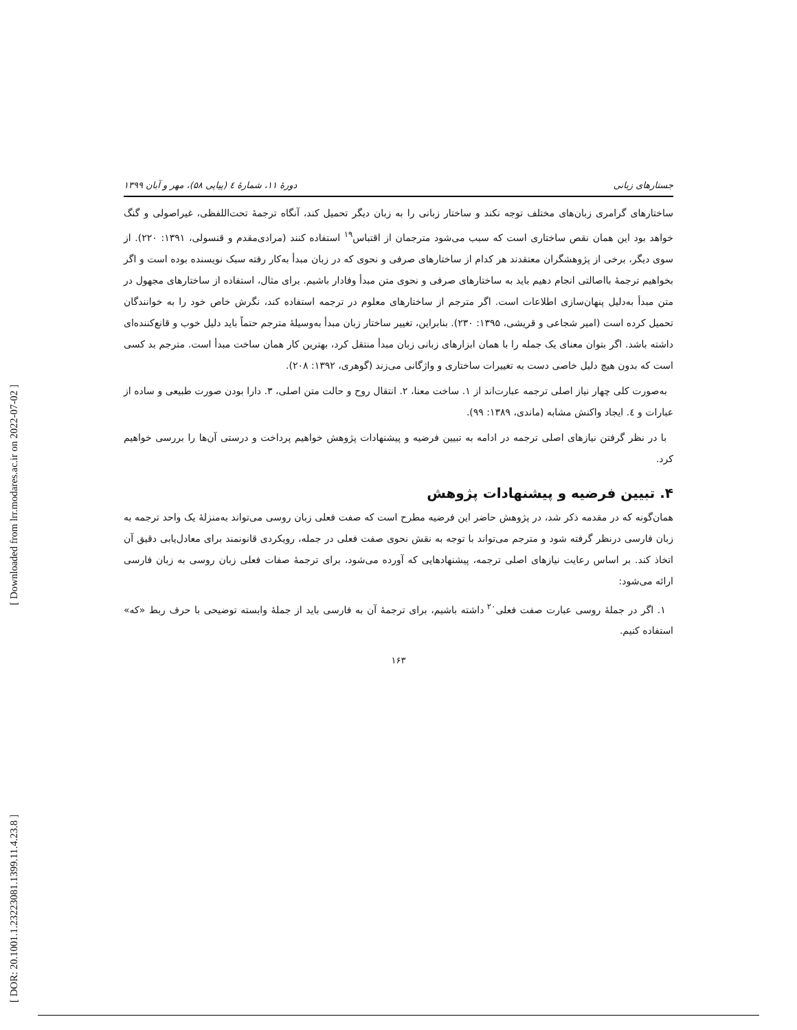[ Downloaded from lrr.modares.ac.ir on 2022-07-02 ]
[ DOR: 20.1001.1.23223081.1399.11.4.23.8 ]
جستارهای زبانی دورهٔ ۱۱، شمارهٔ ٤ (پیاپی ۵۸)، مهر و آبان ۱۳۹۹
ساختارهای گرامری زبان‌های مختلف توجه نکند و ساختار زبانی را به زبان دیگر تحمیل کند، آنگاه ترجمهٔ تحت‌اللفظی، غیراصولی و گنگ خواهد بود این همان نقص ساختاری است که سبب می‌شود مترجمان از اقتباس<sup>۱۹</sup> استفاده کنند (مرادی‌مقدم و قنسولی، ۱۳۹۱: ۲۲۰). از سوی دیگر، برخی از پژوهشگران معتقدند هر کدام از ساختارهای صرفی و نحوی که در زبان مبدأ به‌کار رفته سبک نویسنده بوده است و اگر بخواهیم ترجمهٔ بااصالتی انجام دهیم باید به ساختارهای صرفی و نحوی متن مبدأ وفادار باشیم. برای مثال، استفاده از ساختارهای مجهول در متن مبدأ به‌دلیل پنهان‌سازی اطلاعات است. اگر مترجم از ساختارهای معلوم در ترجمه استفاده کند، نگرش خاص خود را به خوانندگان تحمیل کرده است (امیر شجاعی و قریشی، ۱۳۹۵: ۲۳۰). بنابراین، تغییر ساختار زبان مبدأ به‌وسیلهٔ مترجم حتماً باید دلیل خوب و قانع‌کننده‌ای داشته باشد. اگر بتوان معنای یک جمله را با همان ابزارهای زبانی زبان مبدأ منتقل کرد، بهترین کار همان ساخت مبدأ است. مترجم بد کسی است که بدون هیچ دلیل خاصی دست به تغییرات ساختاری و واژگانی می‌زند (گوهری، ۱۳۹۲: ۲۰۸).
به‌صورت کلی چهار نیاز اصلی ترجمه عبارت‌اند از ۱. ساخت معنا، ۲. انتقال روح و حالت متن اصلی، ۳. دارا بودن صورت طبیعی و ساده از عبارات و ٤. ایجاد واکنش مشابه (ماندی، ۱۳۸۹: ۹۹).
با در نظر گرفتن نیازهای اصلی ترجمه در ادامه به تبیین فرضیه و پیشنهادات پژوهش خواهیم پرداخت و درستی آن‌ها را بررسی خواهیم کرد.
۴. تبیین فرضیه و پیشنهادات پژوهش
همان‌گونه که در مقدمه ذکر شد، در پژوهش حاضر این فرضیه مطرح است که صفت فعلی زبان روسی می‌تواند به‌منزلهٔ یک واحد ترجمه به زبان فارسی درنظر گرفته شود و مترجم می‌تواند با توجه به نقش نحوی صفت فعلی در جمله، رویکردی قانونمند برای معادل‌یابی دقیق آن اتخاذ کند. بر اساس رعایت نیازهای اصلی ترجمه، پیشنهادهایی که آورده می‌شود، برای ترجمهٔ صفات فعلی زبان روسی به زبان فارسی ارائه می‌شود:
۱. اگر در جملهٔ روسی عبارت صفت فعلی<sup>۲۰</sup> داشته باشیم، برای ترجمهٔ آن به فارسی باید از جملهٔ وابسته توضیحی با حرف ربط «که» استفاده کنیم.
۱۶۳